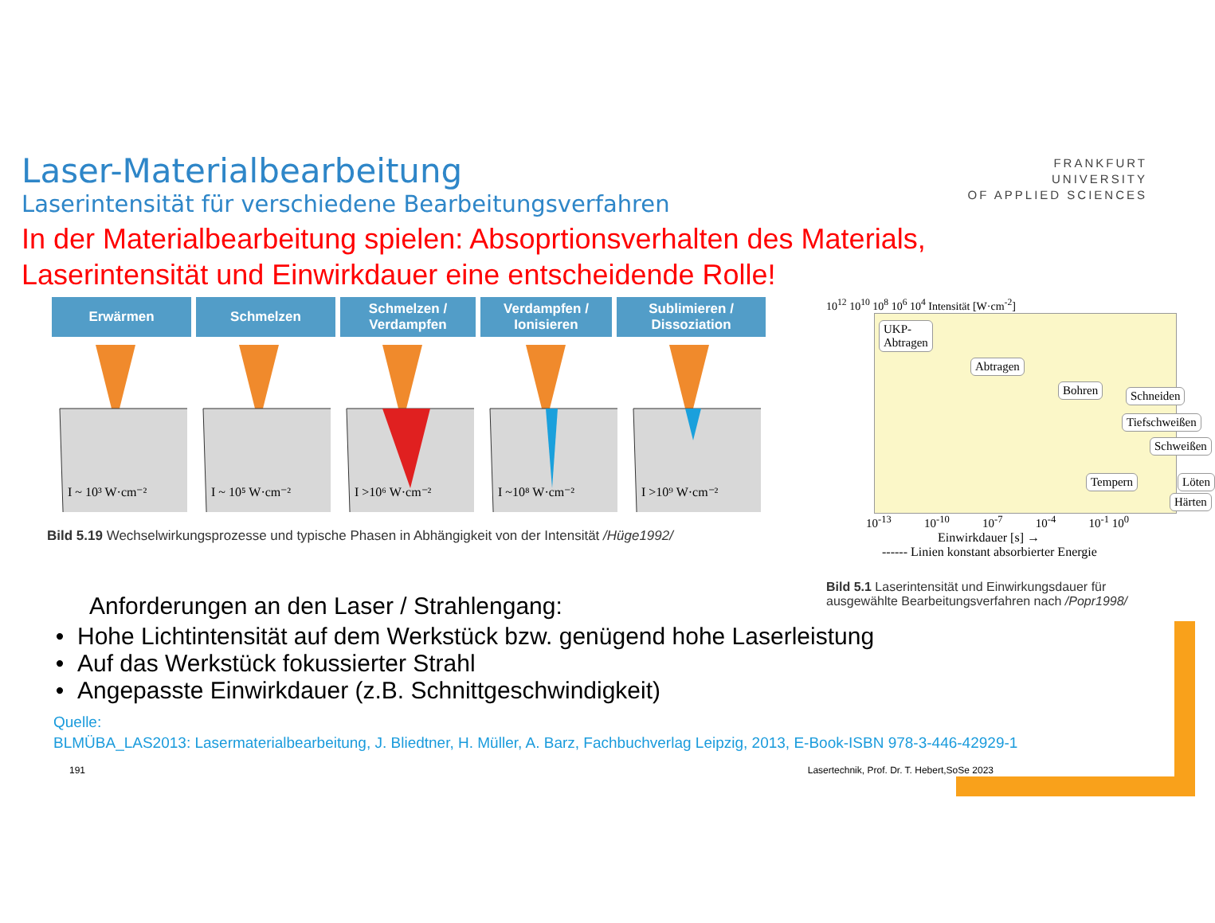FRANKFURT
UNIVERSITY
OF APPLIED SCIENCES
Laser-Materialbearbeitung
Laserintensität für verschiedene Bearbeitungsverfahren
In der Materialbearbeitung spielen: Absoprtionsverhalten des Materials,
Laserintensität und Einwirkdauer eine entscheidende Rolle!
Erwärmen Schmelzen Schmelzen /
Verdampfen
Verdampfen /
Ionisieren
Sublimieren /
Dissoziation
I ~ 10³ W·cm⁻²
I ~ 10⁵ W·cm⁻²
I >10⁶ W·cm⁻²
I ~10⁸ W·cm⁻²
I >10⁹ W·cm⁻²
Bild 5.19 Wechselwirkungsprozesse und typische Phasen in Abhängigkeit von der Intensität /Hüge1992/
10<sup>12</sup> 10<sup>10</sup> 10<sup>8</sup> 10<sup>6</sup> 10<sup>4</sup> Intensität [W·cm<sup>-2</sup>]
UKP-
Abtragen
Abtragen
Bohren Schneiden
Tiefschweißen
Schweißen
Tempern Löten
Härten
10<sup>-13</sup> 10<sup>-10</sup> 10<sup>-7</sup> 10<sup>-4</sup> 10<sup>-1</sup> 10<sup>0</sup>
Einwirkdauer [s] →
------ Linien konstant absorbierter Energie
Bild 5.1 Laserintensität und Einwirkungsdauer für ausgewählte Bearbeitungsverfahren nach /Popr1998/
Anforderungen an den Laser / Strahlengang:
Hohe Lichtintensität auf dem Werkstück bzw. genügend hohe Laserleistung
Auf das Werkstück fokussierter Strahl
Angepasste Einwirkdauer (z.B. Schnittgeschwindigkeit)
Quelle:
BLMÜBA_LAS2013: Lasermaterialbearbeitung, J. Bliedtner, H. Müller, A. Barz, Fachbuchverlag Leipzig, 2013, E-Book-ISBN 978-3-446-42929-1
191 Lasertechnik, Prof. Dr. T. Hebert,SoSe 2023